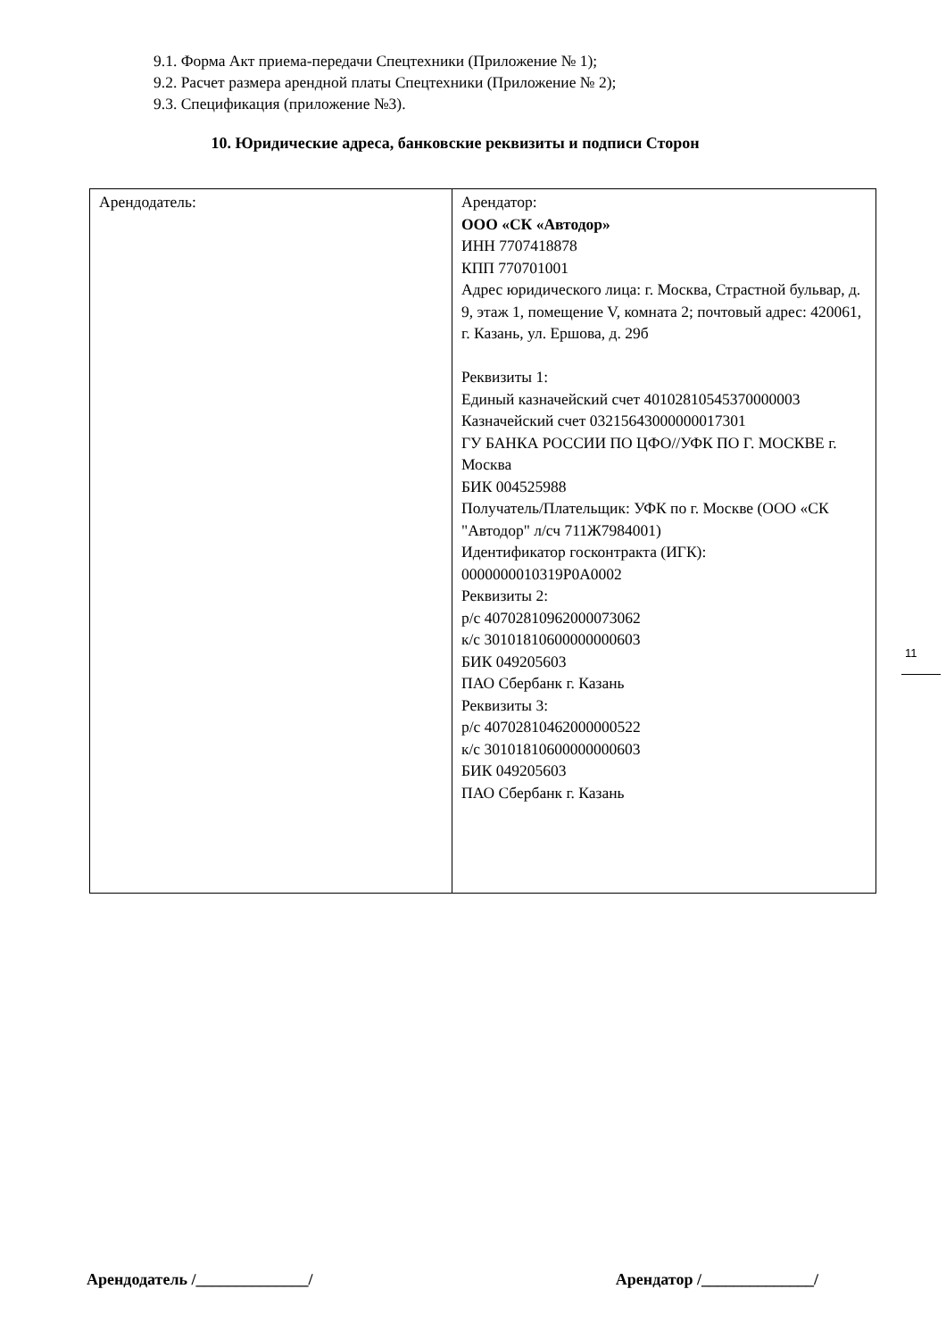9.1. Форма Акт приема-передачи Спецтехники (Приложение № 1);
9.2. Расчет размера арендной платы Спецтехники (Приложение № 2);
9.3. Спецификация (приложение №3).
10. Юридические адреса, банковские реквизиты и подписи Сторон
| Арендодатель: | Арендатор: ООО «СК «Автодор» ИНН 7707418878 КПП 770701001 Адрес юридического лица: г. Москва, Страстной бульвар, д. 9, этаж 1, помещение V, комната 2; почтовый адрес: 420061, г. Казань, ул. Ершова, д. 29б Реквизиты 1: Единый казначейский счет 40102810545370000003 Казначейский счет 03215643000000017301 ГУ БАНКА РОССИИ ПО ЦФО//УФК ПО Г. МОСКВЕ г. Москва БИК 004525988 Получатель/Плательщик: УФК по г. Москве (ООО «СК "Автодор" л/сч 711Ж7984001) Идентификатор госконтракта (ИГК): 0000000010319P0A0002 Реквизиты 2: р/с 40702810962000073062 к/с 30101810600000000603 БИК 049205603 ПАО Сбербанк г. Казань Реквизиты 3: р/с 40702810462000000522 к/с 30101810600000000603 БИК 049205603 ПАО Сбербанк г. Казань |
11
Арендодатель /______________/ Арендатор /______________/